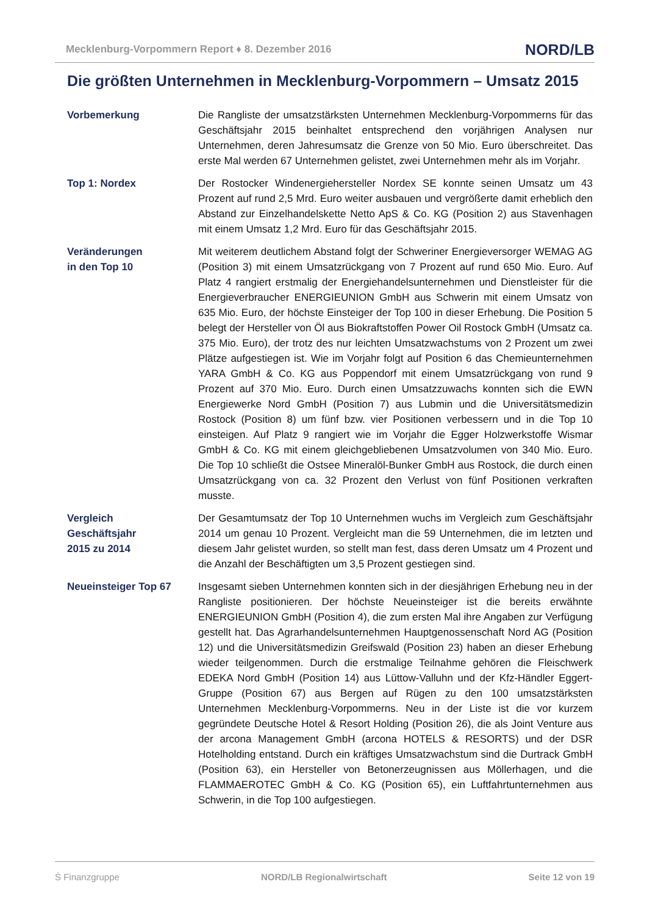Mecklenburg-Vorpommern Report ♦ 8. Dezember 2016 NORD/LB
Die größten Unternehmen in Mecklenburg-Vorpommern – Umsatz 2015
Vorbemerkung Die Rangliste der umsatzstärksten Unternehmen Mecklenburg-Vorpommerns für das Geschäftsjahr 2015 beinhaltet entsprechend den vorjährigen Analysen nur Unternehmen, deren Jahresumsatz die Grenze von 50 Mio. Euro überschreitet. Das erste Mal werden 67 Unternehmen gelistet, zwei Unternehmen mehr als im Vorjahr.
Top 1: Nordex Der Rostocker Windenergiehersteller Nordex SE konnte seinen Umsatz um 43 Prozent auf rund 2,5 Mrd. Euro weiter ausbauen und vergrößerte damit erheblich den Abstand zur Einzelhandelskette Netto ApS & Co. KG (Position 2) aus Stavenhagen mit einem Umsatz 1,2 Mrd. Euro für das Geschäftsjahr 2015.
Veränderungen
in den Top 10
Mit weiterem deutlichem Abstand folgt der Schweriner Energieversorger WEMAG AG (Position 3) mit einem Umsatzrückgang von 7 Prozent auf rund 650 Mio. Euro. Auf Platz 4 rangiert erstmalig der Energiehandelsunternehmen und Dienstleister für die Energieverbraucher ENERGIEUNION GmbH aus Schwerin mit einem Umsatz von 635 Mio. Euro, der höchste Einsteiger der Top 100 in dieser Erhebung. Die Position 5 belegt der Hersteller von Öl aus Biokraftstoffen Power Oil Rostock GmbH (Umsatz ca. 375 Mio. Euro), der trotz des nur leichten Umsatzwachstums von 2 Prozent um zwei Plätze aufgestiegen ist. Wie im Vorjahr folgt auf Position 6 das Chemieunternehmen YARA GmbH & Co. KG aus Poppendorf mit einem Umsatzrückgang von rund 9 Prozent auf 370 Mio. Euro. Durch einen Umsatzzuwachs konnten sich die EWN Energiewerke Nord GmbH (Position 7) aus Lubmin und die Universitätsmedizin Rostock (Position 8) um fünf bzw. vier Positionen verbessern und in die Top 10 einsteigen. Auf Platz 9 rangiert wie im Vorjahr die Egger Holzwerkstoffe Wismar GmbH & Co. KG mit einem gleichgebliebenen Umsatzvolumen von 340 Mio. Euro. Die Top 10 schließt die Ostsee Mineralöl-Bunker GmbH aus Rostock, die durch einen Umsatzrückgang von ca. 32 Prozent den Verlust von fünf Positionen verkraften musste.
Vergleich
Geschäftsjahr
2015 zu 2014
Der Gesamtumsatz der Top 10 Unternehmen wuchs im Vergleich zum Geschäftsjahr 2014 um genau 10 Prozent. Vergleicht man die 59 Unternehmen, die im letzten und diesem Jahr gelistet wurden, so stellt man fest, dass deren Umsatz um 4 Prozent und die Anzahl der Beschäftigten um 3,5 Prozent gestiegen sind.
Neueinsteiger Top 67 Insgesamt sieben Unternehmen konnten sich in der diesjährigen Erhebung neu in der Rangliste positionieren. Der höchste Neueinsteiger ist die bereits erwähnte ENERGIEUNION GmbH (Position 4), die zum ersten Mal ihre Angaben zur Verfügung gestellt hat. Das Agrarhandelsunternehmen Hauptgenossenschaft Nord AG (Position 12) und die Universitätsmedizin Greifswald (Position 23) haben an dieser Erhebung wieder teilgenommen. Durch die erstmalige Teilnahme gehören die Fleischwerk EDEKA Nord GmbH (Position 14) aus Lüttow-Valluhn und der Kfz-Händler Eggert-Gruppe (Position 67) aus Bergen auf Rügen zu den 100 umsatzstärksten Unternehmen Mecklenburg-Vorpommerns. Neu in der Liste ist die vor kurzem gegründete Deutsche Hotel & Resort Holding (Position 26), die als Joint Venture aus der arcona Management GmbH (arcona HOTELS & RESORTS) und der DSR Hotelholding entstand. Durch ein kräftiges Umsatzwachstum sind die Durtrack GmbH (Position 63), ein Hersteller von Betonerzeugnissen aus Möllerhagen, und die FLAMMAEROTEC GmbH & Co. KG (Position 65), ein Luftfahrtunternehmen aus Schwerin, in die Top 100 aufgestiegen.
Ṡ Finanzgruppe NORD/LB Regionalwirtschaft Seite 12 von 19